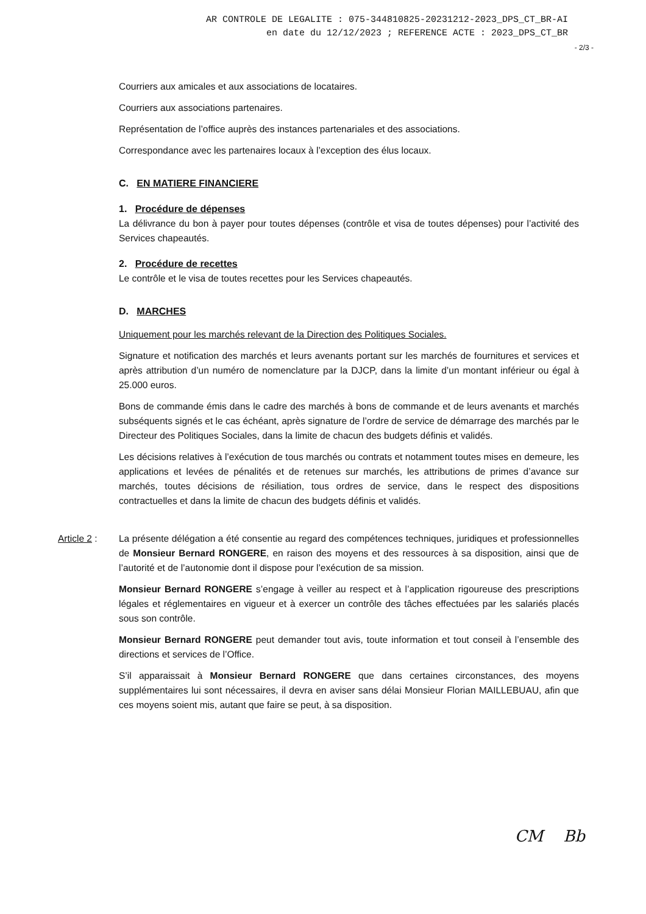AR CONTROLE DE LEGALITE : 075-344810825-20231212-2023_DPS_CT_BR-AI
en date du 12/12/2023 ; REFERENCE ACTE : 2023_DPS_CT_BR
- 2/3 -
Courriers aux amicales et aux associations de locataires.
Courriers aux associations partenaires.
Représentation de l’office auprès des instances partenariales et des associations.
Correspondance avec les partenaires locaux à l’exception des élus locaux.
C. EN MATIERE FINANCIERE
1. Procédure de dépenses
La délivrance du bon à payer pour toutes dépenses (contrôle et visa de toutes dépenses) pour l’activité des Services chapeautés.
2. Procédure de recettes
Le contrôle et le visa de toutes recettes pour les Services chapeautés.
D. MARCHES
Uniquement pour les marchés relevant de la Direction des Politiques Sociales.
Signature et notification des marchés et leurs avenants portant sur les marchés de fournitures et services et après attribution d’un numéro de nomenclature par la DJCP, dans la limite d’un montant inférieur ou égal à 25.000 euros.
Bons de commande émis dans le cadre des marchés à bons de commande et de leurs avenants et marchés subséquents signés et le cas échéant, après signature de l’ordre de service de démarrage des marchés par le Directeur des Politiques Sociales, dans la limite de chacun des budgets définis et validés.
Les décisions relatives à l’exécution de tous marchés ou contrats et notamment toutes mises en demeure, les applications et levées de pénalités et de retenues sur marchés, les attributions de primes d’avance sur marchés, toutes décisions de résiliation, tous ordres de service, dans le respect des dispositions contractuelles et dans la limite de chacun des budgets définis et validés.
Article 2 :
La présente délégation a été consentie au regard des compétences techniques, juridiques et professionnelles de Monsieur Bernard RONGERE, en raison des moyens et des ressources à sa disposition, ainsi que de l’autorité et de l’autonomie dont il dispose pour l’exécution de sa mission.
Monsieur Bernard RONGERE s’engage à veiller au respect et à l’application rigoureuse des prescriptions légales et réglementaires en vigueur et à exercer un contrôle des tâches effectuées par les salariés placés sous son contrôle.
Monsieur Bernard RONGERE peut demander tout avis, toute information et tout conseil à l’ensemble des directions et services de l’Office.
S’il apparaissait à Monsieur Bernard RONGERE que dans certaines circonstances, des moyens supplémentaires lui sont nécessaires, il devra en aviser sans délai Monsieur Florian MAILLEBUAU, afin que ces moyens soient mis, autant que faire se peut, à sa disposition.
CM Bb